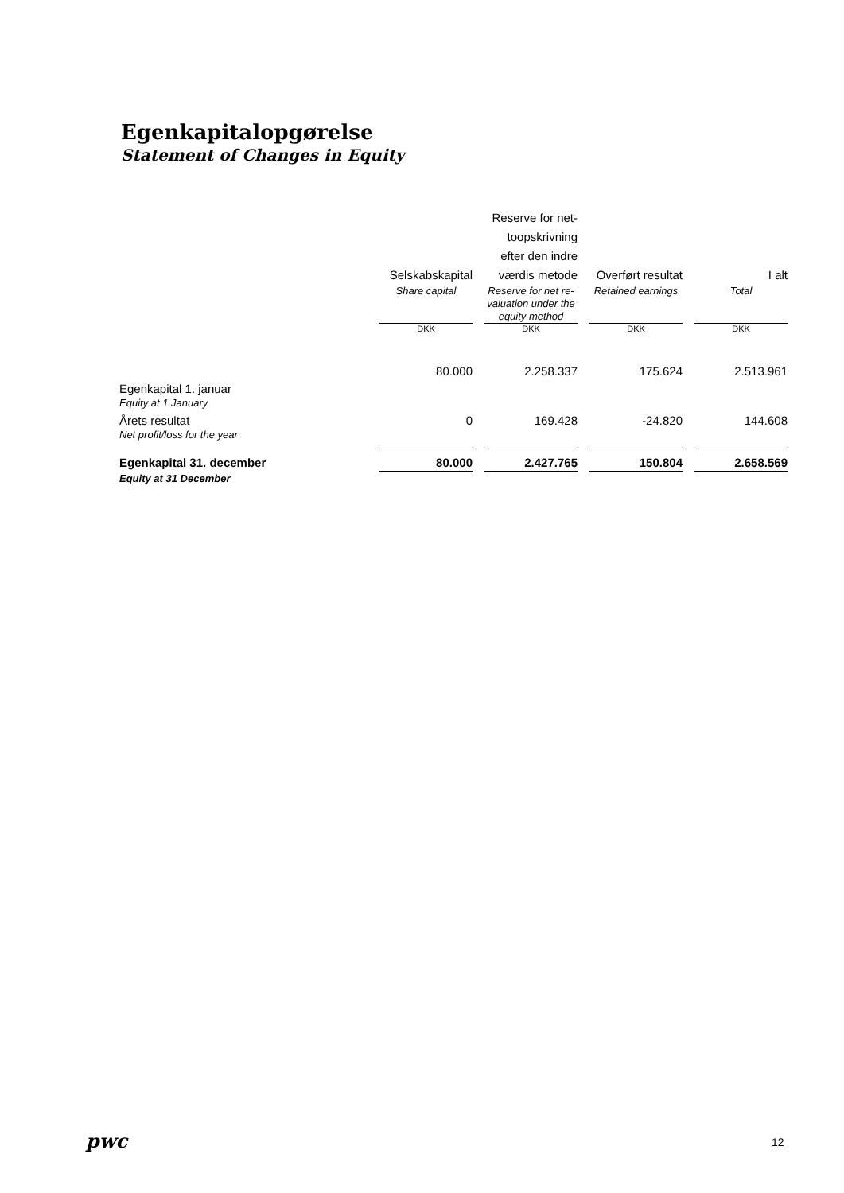Egenkapitalopgørelse
Statement of Changes in Equity
| | Selskabskapital | | Reserve for net-toopskrivning efter den indre værdis metode | | Overført resultat | | I alt |
| --- | --- | --- | --- | --- | --- | --- | --- |
| | Share capital | | Reserve for net re-valuation under the equity method | | Retained earnings | | Total |
| | DKK | | DKK | | DKK | | DKK |
| Egenkapital 1. januar Equity at 1 January | 80.000 | | 2.258.337 | | 175.624 | | 2.513.961 |
| Årets resultat Net profit/loss for the year | 0 | | 169.428 | | -24.820 | | 144.608 |
| Egenkapital 31. december | 80.000 | | 2.427.765 | | 150.804 | | 2.658.569 |
| Equity at 31 December | | | | | | | |
pwc 12